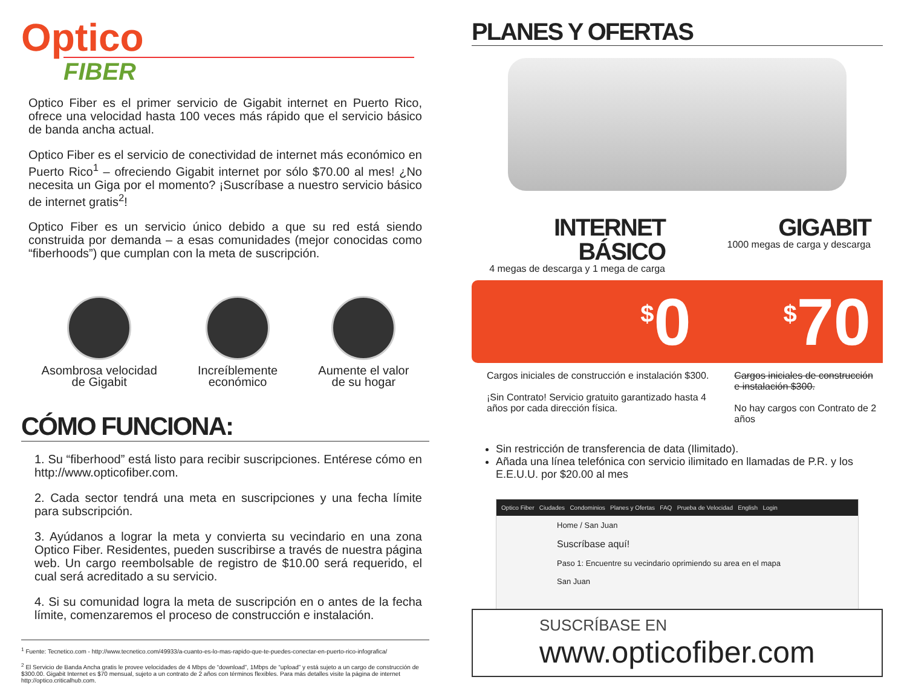Optico
FIBER
Optico Fiber es el primer servicio de Gigabit internet en Puerto Rico, ofrece una velocidad hasta 100 veces más rápido que el servicio básico de banda ancha actual.
Optico Fiber es el servicio de conectividad de internet más económico en Puerto Rico<sup>1</sup> – ofreciendo Gigabit internet por sólo $70.00 al mes! ¿No necesita un Giga por el momento? ¡Suscríbase a nuestro servicio básico de internet gratis<sup>2</sup>!
Optico Fiber es un servicio único debido a que su red está siendo construida por demanda – a esas comunidades (mejor conocidas como “fiberhoods”) que cumplan con la meta de suscripción.
Asombrosa velocidad
de Gigabit
Increíblemente
económico
Aumente el valor
de su hogar
CÓMO FUNCIONA:
1. Su “fiberhood” está listo para recibir suscripciones. Entérese cómo en http://www.opticofiber.com.
2. Cada sector tendrá una meta en suscripciones y una fecha límite para subscripción.
3. Ayúdanos a lograr la meta y convierta su vecindario en una zona Optico Fiber. Residentes, pueden suscribirse a través de nuestra página web. Un cargo reembolsable de registro de $10.00 será requerido, el cual será acreditado a su servicio.
4. Si su comunidad logra la meta de suscripción en o antes de la fecha límite, comenzaremos el proceso de construcción e instalación.
<sup>1</sup> Fuente: Tecnetico.com - http://www.tecnetico.com/49933/a-cuanto-es-lo-mas-rapido-que-te-puedes-conectar-en-puerto-rico-infografica/
<sup>2</sup> El Servicio de Banda Ancha gratis le provee velocidades de 4 Mbps de “download”, 1Mbps de “upload” y está sujeto a un cargo de construcción de $300.00. Gigabit Internet es $70 mensual, sujeto a un contrato de 2 años con términos flexibles. Para más detalles visite la página de internet http://optico.criticalhub.com.
PLANES Y OFERTAS
INTERNET BÁSICO
4 megas de descarga y 1 mega de carga
GIGABIT
1000 megas de carga y descarga
<sup>$</sup>0 <sup>$</sup>70
Cargos iniciales de construcción e instalación $300.
¡Sin Contrato! Servicio gratuito garantizado hasta 4 años por cada dirección física.
Cargos iniciales de construcción e instalación $300.
No hay cargos con Contrato de 2 años
Sin restricción de transferencia de data (Ilimitado).
Añada una línea telefónica con servicio ilimitado en llamadas de P.R. y los E.E.U.U. por $20.00 al mes
Optico Fiber Ciudades Condominios Planes y Ofertas FAQ Prueba de Velocidad English Login
Home / San Juan
Suscríbase aquí!
Paso 1: Encuentre su vecindario oprimiendo su area en el mapa
San Juan
SUSCRÍBASE EN
www.opticofiber.com